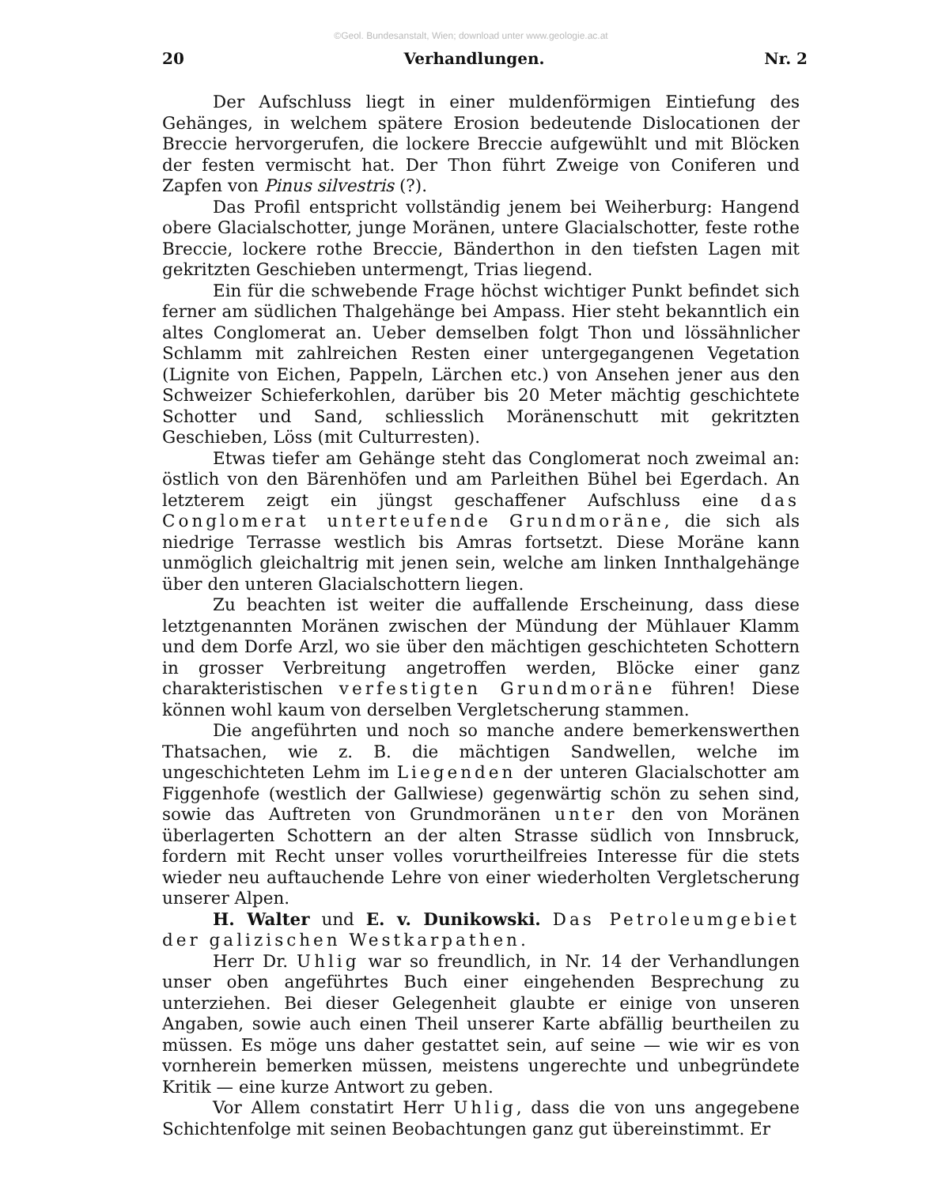©Geol. Bundesanstalt, Wien; download unter www.geologie.ac.at
20 Verhandlungen. Nr. 2
Der Aufschluss liegt in einer muldenförmigen Eintiefung des Gehänges, in welchem spätere Erosion bedeutende Dislocationen der Breccie hervorgerufen, die lockere Breccie aufgewühlt und mit Blöcken der festen vermischt hat. Der Thon führt Zweige von Coniferen und Zapfen von Pinus silvestris (?).
Das Profil entspricht vollständig jenem bei Weiherburg: Hangend obere Glacialschotter, junge Moränen, untere Glacialschotter, feste rothe Breccie, lockere rothe Breccie, Bänderthon in den tiefsten Lagen mit gekritzten Geschieben untermengt, Trias liegend.
Ein für die schwebende Frage höchst wichtiger Punkt befindet sich ferner am südlichen Thalgehänge bei Ampass. Hier steht bekanntlich ein altes Conglomerat an. Ueber demselben folgt Thon und lössähnlicher Schlamm mit zahlreichen Resten einer untergegangenen Vegetation (Lignite von Eichen, Pappeln, Lärchen etc.) von Ansehen jener aus den Schweizer Schieferkohlen, darüber bis 20 Meter mächtig geschichtete Schotter und Sand, schliesslich Moränenschutt mit gekritzten Geschieben, Löss (mit Culturresten).
Etwas tiefer am Gehänge steht das Conglomerat noch zweimal an: östlich von den Bärenhöfen und am Parleithen Bühel bei Egerdach. An letzterem zeigt ein jüngst geschaffener Aufschluss eine das Conglomerat unterteufende Grundmoräne, die sich als niedrige Terrasse westlich bis Amras fortsetzt. Diese Moräne kann unmöglich gleichaltrig mit jenen sein, welche am linken Innthalgehänge über den unteren Glacialschottern liegen.
Zu beachten ist weiter die auffallende Erscheinung, dass diese letztgenannten Moränen zwischen der Mündung der Mühlauer Klamm und dem Dorfe Arzl, wo sie über den mächtigen geschichteten Schottern in grosser Verbreitung angetroffen werden, Blöcke einer ganz charakteristischen verfestigten Grundmoräne führen! Diese können wohl kaum von derselben Vergletscherung stammen.
Die angeführten und noch so manche andere bemerkenswerthen Thatsachen, wie z. B. die mächtigen Sandwellen, welche im ungeschichteten Lehm im Liegenden der unteren Glacialschotter am Figgenhofe (westlich der Gallwiese) gegenwärtig schön zu sehen sind, sowie das Auftreten von Grundmoränen unter den von Moränen überlagerten Schottern an der alten Strasse südlich von Innsbruck, fordern mit Recht unser volles vorurtheilfreies Interesse für die stets wieder neu auftauchende Lehre von einer wiederholten Vergletscherung unserer Alpen.
H. Walter und E. v. Dunikowski. Das Petroleumgebiet der galizischen Westkarpathen.
Herr Dr. Uhlig war so freundlich, in Nr. 14 der Verhandlungen unser oben angeführtes Buch einer eingehenden Besprechung zu unterziehen. Bei dieser Gelegenheit glaubte er einige von unseren Angaben, sowie auch einen Theil unserer Karte abfällig beurtheilen zu müssen. Es möge uns daher gestattet sein, auf seine — wie wir es von vornherein bemerken müssen, meistens ungerechte und unbegründete Kritik — eine kurze Antwort zu geben.
Vor Allem constatirt Herr Uhlig, dass die von uns angegebene Schichtenfolge mit seinen Beobachtungen ganz gut übereinstimmt. Er